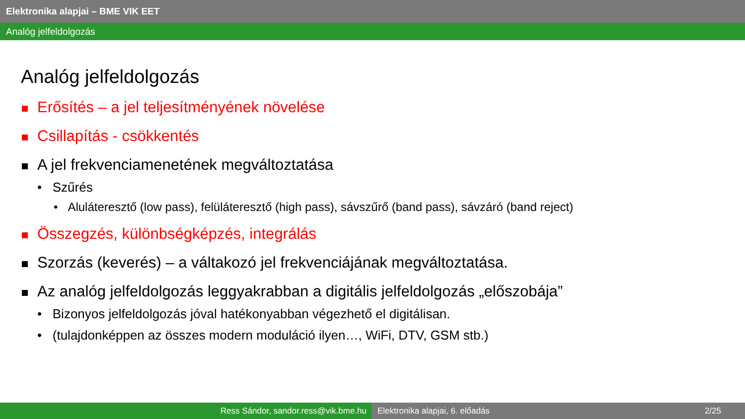Elektronika alapjai – BME VIK EET
Analóg jelfeldolgozás
Analóg jelfeldolgozás
Erősítés – a jel teljesítményének növelése
Csillapítás - csökkentés
A jel frekvenciamenetének megváltoztatása
• Szűrés
• Aluláteresztő (low pass), felüláteresztő (high pass), sávszűrő (band pass), sávzáró (band reject)
Összegzés, különbségképzés, integrálás
Szorzás (keverés) – a váltakozó jel frekvenciájának megváltoztatása.
Az analóg jelfeldolgozás leggyakrabban a digitális jelfeldolgozás „előszobája”
• Bizonyos jelfeldolgozás jóval hatékonyabban végezhető el digitálisan.
• (tulajdonképpen az összes modern moduláció ilyen…, WiFi, DTV, GSM stb.)
Ress Sándor, sandor.ress@vik.bme.hu Elektronika alapjai, 6. előadás 2/25